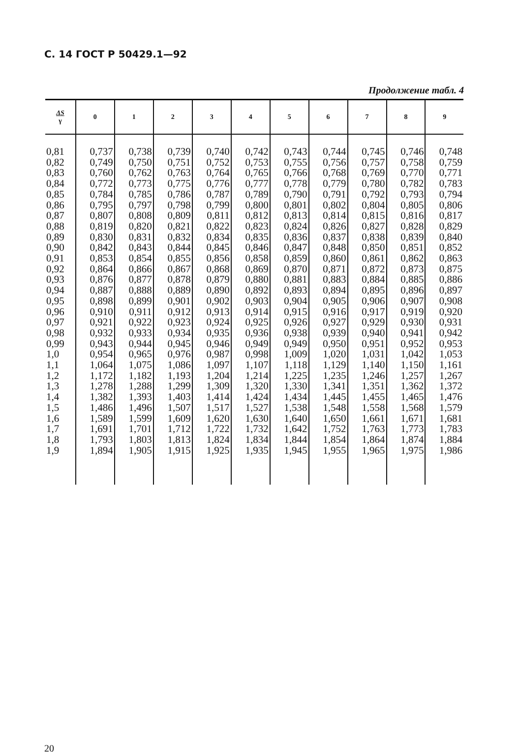С. 14 ГОСТ Р 50429.1—92
Продолжение табл. 4
| ΔS γ | 0 | 1 | 2 | 3 | 4 | 5 | 6 | 7 | 8 | 9 |
| --- | --- | --- | --- | --- | --- | --- | --- | --- | --- | --- |
| 0,81 | 0,737 | 0,738 | 0,739 | 0,740 | 0,742 | 0,743 | 0,744 | 0,745 | 0,746 | 0,748 |
| 0,82 | 0,749 | 0,750 | 0,751 | 0,752 | 0,753 | 0,755 | 0,756 | 0,757 | 0,758 | 0,759 |
| 0,83 | 0,760 | 0,762 | 0,763 | 0,764 | 0,765 | 0,766 | 0,768 | 0,769 | 0,770 | 0,771 |
| 0,84 | 0,772 | 0,773 | 0,775 | 0,776 | 0,777 | 0,778 | 0,779 | 0,780 | 0,782 | 0,783 |
| 0,85 | 0,784 | 0,785 | 0,786 | 0,787 | 0,789 | 0,790 | 0,791 | 0,792 | 0,793 | 0,794 |
| 0,86 | 0,795 | 0,797 | 0,798 | 0,799 | 0,800 | 0,801 | 0,802 | 0,804 | 0,805 | 0,806 |
| 0,87 | 0,807 | 0,808 | 0,809 | 0,811 | 0,812 | 0,813 | 0,814 | 0,815 | 0,816 | 0,817 |
| 0,88 | 0,819 | 0,820 | 0,821 | 0,822 | 0,823 | 0,824 | 0,826 | 0,827 | 0,828 | 0,829 |
| 0,89 | 0,830 | 0,831 | 0,832 | 0,834 | 0,835 | 0,836 | 0,837 | 0,838 | 0,839 | 0,840 |
| 0,90 | 0,842 | 0,843 | 0,844 | 0,845 | 0,846 | 0,847 | 0,848 | 0,850 | 0,851 | 0,852 |
| 0,91 | 0,853 | 0,854 | 0,855 | 0,856 | 0,858 | 0,859 | 0,860 | 0,861 | 0,862 | 0,863 |
| 0,92 | 0,864 | 0,866 | 0,867 | 0,868 | 0,869 | 0,870 | 0,871 | 0,872 | 0,873 | 0,875 |
| 0,93 | 0,876 | 0,877 | 0,878 | 0,879 | 0,880 | 0,881 | 0,883 | 0,884 | 0,885 | 0,886 |
| 0,94 | 0,887 | 0,888 | 0,889 | 0,890 | 0,892 | 0,893 | 0,894 | 0,895 | 0,896 | 0,897 |
| 0,95 | 0,898 | 0,899 | 0,901 | 0,902 | 0,903 | 0,904 | 0,905 | 0,906 | 0,907 | 0,908 |
| 0,96 | 0,910 | 0,911 | 0,912 | 0,913 | 0,914 | 0,915 | 0,916 | 0,917 | 0,919 | 0,920 |
| 0,97 | 0,921 | 0,922 | 0,923 | 0,924 | 0,925 | 0,926 | 0,927 | 0,929 | 0,930 | 0,931 |
| 0,98 | 0,932 | 0,933 | 0,934 | 0,935 | 0,936 | 0,938 | 0,939 | 0,940 | 0,941 | 0,942 |
| 0,99 | 0,943 | 0,944 | 0,945 | 0,946 | 0,949 | 0,949 | 0,950 | 0,951 | 0,952 | 0,953 |
| 1,0 | 0,954 | 0,965 | 0,976 | 0,987 | 0,998 | 1,009 | 1,020 | 1,031 | 1,042 | 1,053 |
| 1,1 | 1,064 | 1,075 | 1,086 | 1,097 | 1,107 | 1,118 | 1,129 | 1,140 | 1,150 | 1,161 |
| 1,2 | 1,172 | 1,182 | 1,193 | 1,204 | 1,214 | 1,225 | 1,235 | 1,246 | 1,257 | 1,267 |
| 1,3 | 1,278 | 1,288 | 1,299 | 1,309 | 1,320 | 1,330 | 1,341 | 1,351 | 1,362 | 1,372 |
| 1,4 | 1,382 | 1,393 | 1,403 | 1,414 | 1,424 | 1,434 | 1,445 | 1,455 | 1,465 | 1,476 |
| 1,5 | 1,486 | 1,496 | 1,507 | 1,517 | 1,527 | 1,538 | 1,548 | 1,558 | 1,568 | 1,579 |
| 1,6 | 1,589 | 1,599 | 1,609 | 1,620 | 1,630 | 1,640 | 1,650 | 1,661 | 1,671 | 1,681 |
| 1,7 | 1,691 | 1,701 | 1,712 | 1,722 | 1,732 | 1,642 | 1,752 | 1,763 | 1,773 | 1,783 |
| 1,8 | 1,793 | 1,803 | 1,813 | 1,824 | 1,834 | 1,844 | 1,854 | 1,864 | 1,874 | 1,884 |
| 1,9 | 1,894 | 1,905 | 1,915 | 1,925 | 1,935 | 1,945 | 1,955 | 1,965 | 1,975 | 1,986 |
20